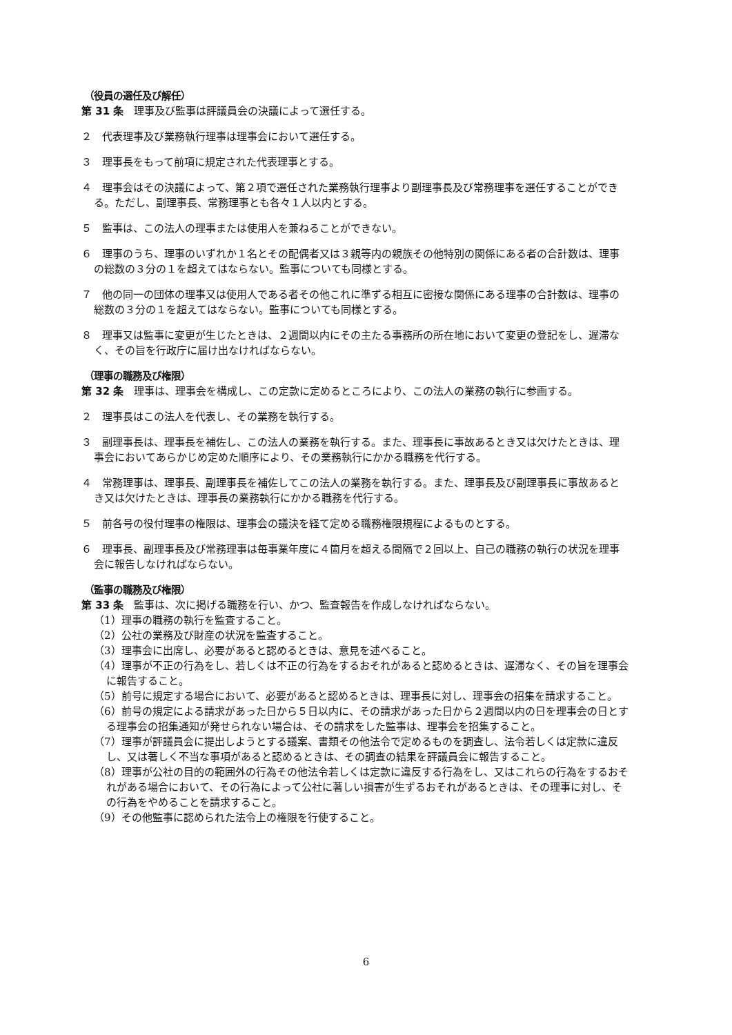（役員の選任及び解任）
第 31 条　理事及び監事は評議員会の決議によって選任する。
２　代表理事及び業務執行理事は理事会において選任する。
３　理事長をもって前項に規定された代表理事とする。
４　理事会はその決議によって、第２項で選任された業務執行理事より副理事長及び常務理事を選任することができる。ただし、副理事長、常務理事とも各々１人以内とする。
５　監事は、この法人の理事または使用人を兼ねることができない。
６　理事のうち、理事のいずれか１名とその配偶者又は３親等内の親族その他特別の関係にある者の合計数は、理事の総数の３分の１を超えてはならない。監事についても同様とする。
７　他の同一の団体の理事又は使用人である者その他これに準ずる相互に密接な関係にある理事の合計数は、理事の総数の３分の１を超えてはならない。監事についても同様とする。
８　理事又は監事に変更が生じたときは、２週間以内にその主たる事務所の所在地において変更の登記をし、遅滞なく、その旨を行政庁に届け出なければならない。
（理事の職務及び権限）
第 32 条　理事は、理事会を構成し、この定款に定めるところにより、この法人の業務の執行に参画する。
２　理事長はこの法人を代表し、その業務を執行する。
３　副理事長は、理事長を補佐し、この法人の業務を執行する。また、理事長に事故あるとき又は欠けたときは、理事会においてあらかじめ定めた順序により、その業務執行にかかる職務を代行する。
４　常務理事は、理事長、副理事長を補佐してこの法人の業務を執行する。また、理事長及び副理事長に事故あるとき又は欠けたときは、理事長の業務執行にかかる職務を代行する。
５　前各号の役付理事の権限は、理事会の議決を経て定める職務権限規程によるものとする。
６　理事長、副理事長及び常務理事は毎事業年度に４箇月を超える間隔で２回以上、自己の職務の執行の状況を理事会に報告しなければならない。
（監事の職務及び権限）
第 33 条　監事は、次に掲げる職務を行い、かつ、監査報告を作成しなければならない。
（1）理事の職務の執行を監査すること。
（2）公社の業務及び財産の状況を監査すること。
（3）理事会に出席し、必要があると認めるときは、意見を述べること。
（4）理事が不正の行為をし、若しくは不正の行為をするおそれがあると認めるときは、遅滞なく、その旨を理事会に報告すること。
（5）前号に規定する場合において、必要があると認めるときは、理事長に対し、理事会の招集を請求すること。
（6）前号の規定による請求があった日から５日以内に、その請求があった日から２週間以内の日を理事会の日とする理事会の招集通知が発せられない場合は、その請求をした監事は、理事会を招集すること。
（7）理事が評議員会に提出しようとする議案、書類その他法令で定めるものを調査し、法令若しくは定款に違反し、又は著しく不当な事項があると認めるときは、その調査の結果を評議員会に報告すること。
（8）理事が公社の目的の範囲外の行為その他法令若しくは定款に違反する行為をし、又はこれらの行為をするおそれがある場合において、その行為によって公社に著しい損害が生ずるおそれがあるときは、その理事に対し、その行為をやめることを請求すること。
（9）その他監事に認められた法令上の権限を行使すること。
6